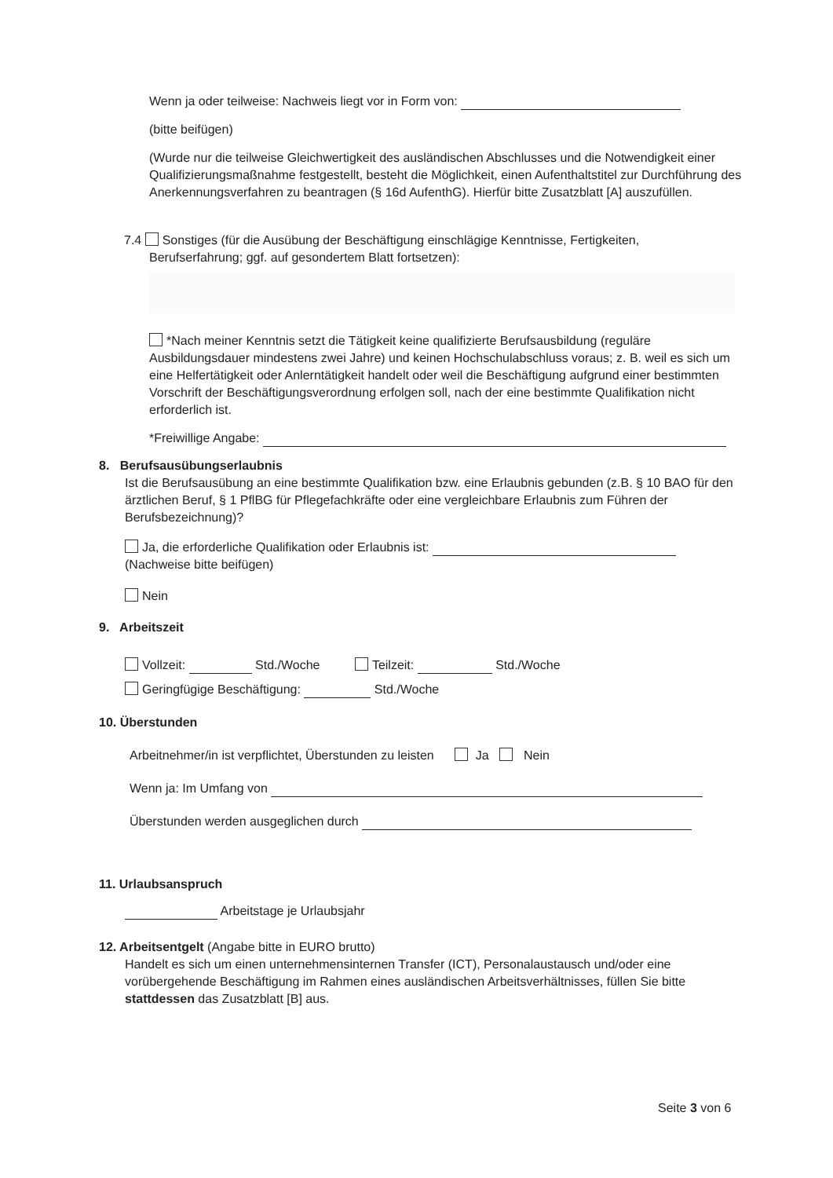Wenn ja oder teilweise: Nachweis liegt vor in Form von:
(bitte beifügen)
(Wurde nur die teilweise Gleichwertigkeit des ausländischen Abschlusses und die Notwendigkeit einer Qualifizierungsmaßnahme festgestellt, besteht die Möglichkeit, einen Aufenthaltstitel zur Durchführung des Anerkennungsverfahren zu beantragen (§ 16d AufenthG). Hierfür bitte Zusatzblatt [A] auszufüllen.
7.4 Sonstiges (für die Ausübung der Beschäftigung einschlägige Kenntnisse, Fertigkeiten,
Berufserfahrung; ggf. auf gesondertem Blatt fortsetzen):
*Nach meiner Kenntnis setzt die Tätigkeit keine qualifizierte Berufsausbildung (reguläre Ausbildungsdauer mindestens zwei Jahre) und keinen Hochschulabschluss voraus; z. B. weil es sich um eine Helfertätigkeit oder Anlerntätigkeit handelt oder weil die Beschäftigung aufgrund einer bestimmten Vorschrift der Beschäftigungsverordnung erfolgen soll, nach der eine bestimmte Qualifikation nicht erforderlich ist.
*Freiwillige Angabe:
8. Berufsausübungserlaubnis
Ist die Berufsausübung an eine bestimmte Qualifikation bzw. eine Erlaubnis gebunden (z.B. § 10 BAO für den ärztlichen Beruf, § 1 PflBG für Pflegefachkräfte oder eine vergleichbare Erlaubnis zum Führen der Berufsbezeichnung)?
Ja, die erforderliche Qualifikation oder Erlaubnis ist:
(Nachweise bitte beifügen)
Nein
9. Arbeitszeit
Vollzeit: Std./Woche Teilzeit: Std./Woche
Geringfügige Beschäftigung: Std./Woche
10. Überstunden
Arbeitnehmer/in ist verpflichtet, Überstunden zu leisten Ja Nein
Wenn ja: Im Umfang von
Überstunden werden ausgeglichen durch
11. Urlaubsanspruch
Arbeitstage je Urlaubsjahr
12. Arbeitsentgelt (Angabe bitte in EURO brutto)
Handelt es sich um einen unternehmensinternen Transfer (ICT), Personalaustausch und/oder eine vorübergehende Beschäftigung im Rahmen eines ausländischen Arbeitsverhältnisses, füllen Sie bitte stattdessen das Zusatzblatt [B] aus.
Seite 3 von 6